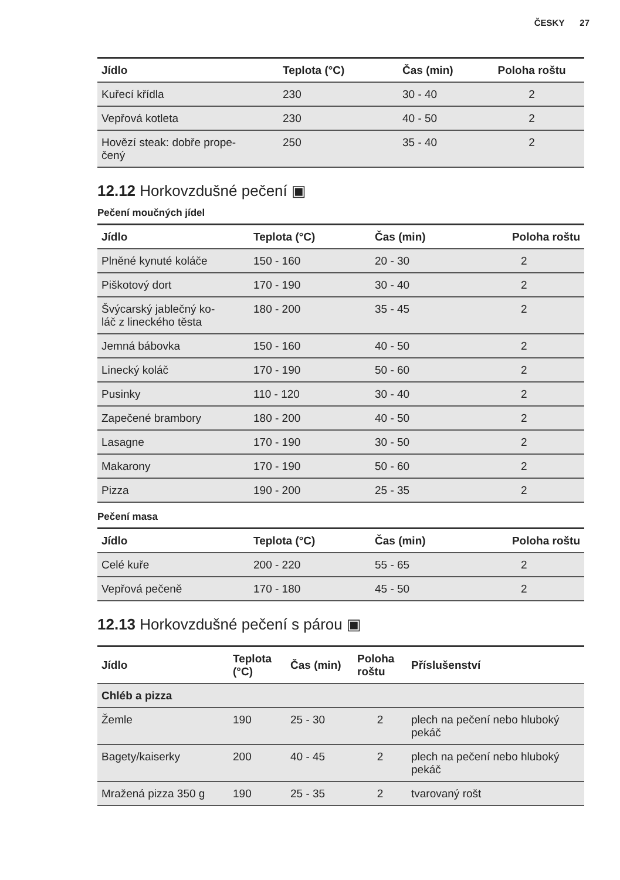ČESKY 27
| Jídlo | Teplota (°C) | Čas (min) | Poloha roštu |
| --- | --- | --- | --- |
| Kuřecí křídla | 230 | 30 - 40 | 2 |
| Vepřová kotleta | 230 | 40 - 50 | 2 |
| Hovězí steak: dobře prope- čený | 250 | 35 - 40 | 2 |
12.12 Horkovzdušné pečení ▣
Pečení moučných jídel
| Jídlo | Teplota (°C) | Čas (min) | Poloha roštu |
| --- | --- | --- | --- |
| Plněné kynuté koláče | 150 - 160 | 20 - 30 | 2 |
| Piškotový dort | 170 - 190 | 30 - 40 | 2 |
| Švýcarský jablečný ko- láč z lineckého těsta | 180 - 200 | 35 - 45 | 2 |
| Jemná bábovka | 150 - 160 | 40 - 50 | 2 |
| Linecký koláč | 170 - 190 | 50 - 60 | 2 |
| Pusinky | 110 - 120 | 30 - 40 | 2 |
| Zapečené brambory | 180 - 200 | 40 - 50 | 2 |
| Lasagne | 170 - 190 | 30 - 50 | 2 |
| Makarony | 170 - 190 | 50 - 60 | 2 |
| Pizza | 190 - 200 | 25 - 35 | 2 |
Pečení masa
| Jídlo | Teplota (°C) | Čas (min) | Poloha roštu |
| --- | --- | --- | --- |
| Celé kuře | 200 - 220 | 55 - 65 | 2 |
| Vepřová pečeně | 170 - 180 | 45 - 50 | 2 |
12.13 Horkovzdušné pečení s párou ▣
| Jídlo | Teplota (°C) | Čas (min) | Poloha roštu | Příslušenství |
| --- | --- | --- | --- | --- |
| Chléb a pizza | | | | |
| Žemle | 190 | 25 - 30 | 2 | plech na pečení nebo hluboký pekáč |
| Bagety/kaiserky | 200 | 40 - 45 | 2 | plech na pečení nebo hluboký pekáč |
| Mražená pizza 350 g | 190 | 25 - 35 | 2 | tvarovaný rošt |